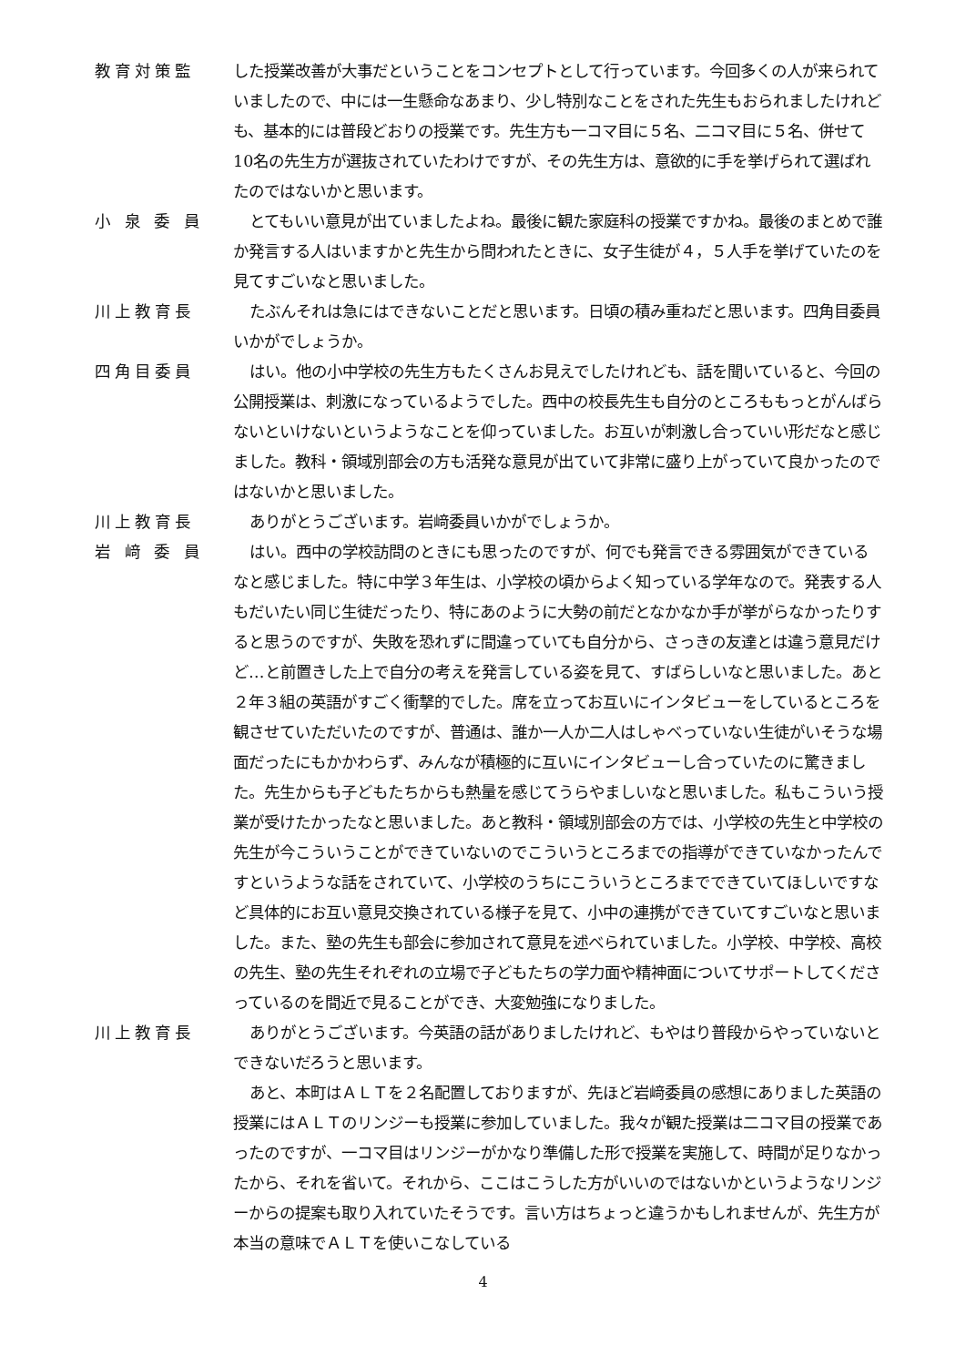教育対策監 した授業改善が大事だということをコンセプトとして行っています。今回多くの人が来られていましたので、中には一生懸命なあまり、少し特別なことをされた先生もおられましたけれども、基本的には普段どおりの授業です。先生方も一コマ目に５名、二コマ目に５名、併せて10名の先生方が選抜されていたわけですが、その先生方は、意欲的に手を挙げられて選ばれたのではないかと思います。
小 泉 委 員 とてもいい意見が出ていましたよね。最後に観た家庭科の授業ですかね。最後のまとめで誰か発言する人はいますかと先生から問われたときに、女子生徒が４，５人手を挙げていたのを見てすごいなと思いました。
川上教育長 たぶんそれは急にはできないことだと思います。日頃の積み重ねだと思います。四角目委員いかがでしょうか。
四角目委員 はい。他の小中学校の先生方もたくさんお見えでしたけれども、話を聞いていると、今回の公開授業は、刺激になっているようでした。西中の校長先生も自分のところももっとがんばらないといけないというようなことを仰っていました。お互いが刺激し合っていい形だなと感じました。教科・領域別部会の方も活発な意見が出ていて非常に盛り上がっていて良かったのではないかと思いました。
川上教育長 ありがとうございます。岩﨑委員いかがでしょうか。
岩 﨑 委 員 はい。西中の学校訪問のときにも思ったのですが、何でも発言できる雰囲気ができているなと感じました。特に中学３年生は、小学校の頃からよく知っている学年なので。発表する人もだいたい同じ生徒だったり、特にあのように大勢の前だとなかなか手が挙がらなかったりすると思うのですが、失敗を恐れずに間違っていても自分から、さっきの友達とは違う意見だけど…と前置きした上で自分の考えを発言している姿を見て、すばらしいなと思いました。あと２年３組の英語がすごく衝撃的でした。席を立ってお互いにインタビューをしているところを観させていただいたのですが、普通は、誰か一人か二人はしゃべっていない生徒がいそうな場面だったにもかかわらず、みんなが積極的に互いにインタビューし合っていたのに驚きました。先生からも子どもたちからも熱量を感じてうらやましいなと思いました。私もこういう授業が受けたかったなと思いました。あと教科・領域別部会の方では、小学校の先生と中学校の先生が今こういうことができていないのでこういうところまでの指導ができていなかったんですというような話をされていて、小学校のうちにこういうところまでできていてほしいですなど具体的にお互い意見交換されている様子を見て、小中の連携ができていてすごいなと思いました。また、塾の先生も部会に参加されて意見を述べられていました。小学校、中学校、高校の先生、塾の先生それぞれの立場で子どもたちの学力面や精神面についてサポートしてくださっているのを間近で見ることができ、大変勉強になりました。
川上教育長 ありがとうございます。今英語の話がありましたけれど、もやはり普段からやっていないとできないだろうと思います。
あと、本町はＡＬＴを２名配置しておりますが、先ほど岩﨑委員の感想にありました英語の授業にはＡＬＴのリンジーも授業に参加していました。我々が観た授業は二コマ目の授業であったのですが、一コマ目はリンジーがかなり準備した形で授業を実施して、時間が足りなかったから、それを省いて。それから、ここはこうした方がいいのではないかというようなリンジーからの提案も取り入れていたそうです。言い方はちょっと違うかもしれませんが、先生方が本当の意味でＡＬＴを使いこなしている
4